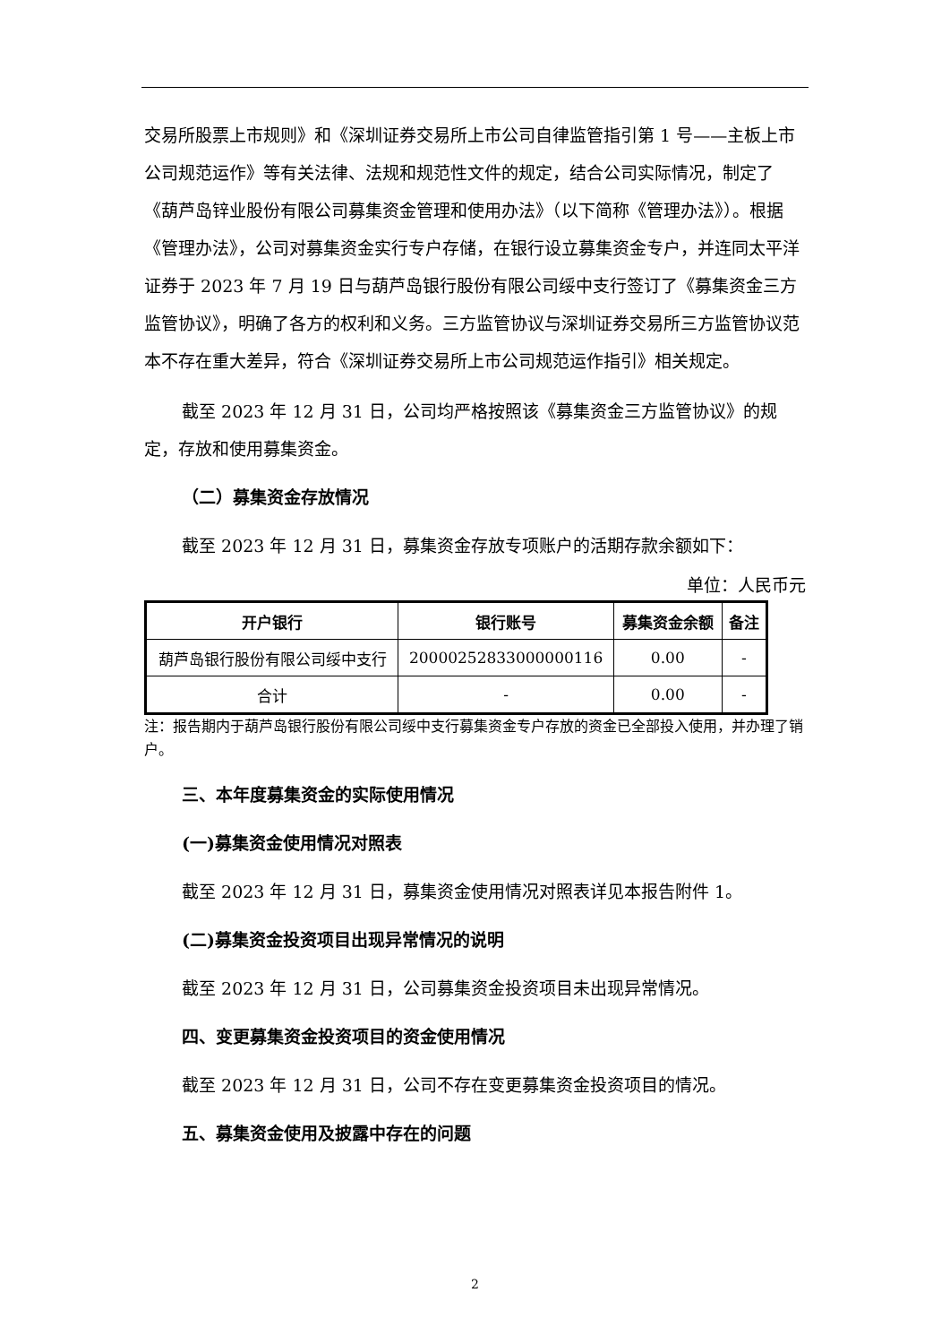交易所股票上市规则》和《深圳证券交易所上市公司自律监管指引第 1 号——主板上市公司规范运作》等有关法律、法规和规范性文件的规定，结合公司实际情况，制定了《葫芦岛锌业股份有限公司募集资金管理和使用办法》（以下简称《管理办法》）。根据《管理办法》，公司对募集资金实行专户存储，在银行设立募集资金专户，并连同太平洋证券于 2023 年 7 月 19 日与葫芦岛银行股份有限公司绥中支行签订了《募集资金三方监管协议》，明确了各方的权利和义务。三方监管协议与深圳证券交易所三方监管协议范本不存在重大差异，符合《深圳证券交易所上市公司规范运作指引》相关规定。
截至 2023 年 12 月 31 日，公司均严格按照该《募集资金三方监管协议》的规定，存放和使用募集资金。
（二）募集资金存放情况
截至 2023 年 12 月 31 日，募集资金存放专项账户的活期存款余额如下：
单位：人民币元
| 开户银行 | 银行账号 | 募集资金余额 | 备注 |
| --- | --- | --- | --- |
| 葫芦岛银行股份有限公司绥中支行 | 20000252833000000116 | 0.00 | - |
| 合计 | - | 0.00 | - |
注：报告期内于葫芦岛银行股份有限公司绥中支行募集资金专户存放的资金已全部投入使用，并办理了销户。
三、本年度募集资金的实际使用情况
(一)募集资金使用情况对照表
截至 2023 年 12 月 31 日，募集资金使用情况对照表详见本报告附件 1。
(二)募集资金投资项目出现异常情况的说明
截至 2023 年 12 月 31 日，公司募集资金投资项目未出现异常情况。
四、变更募集资金投资项目的资金使用情况
截至 2023 年 12 月 31 日，公司不存在变更募集资金投资项目的情况。
五、募集资金使用及披露中存在的问题
2